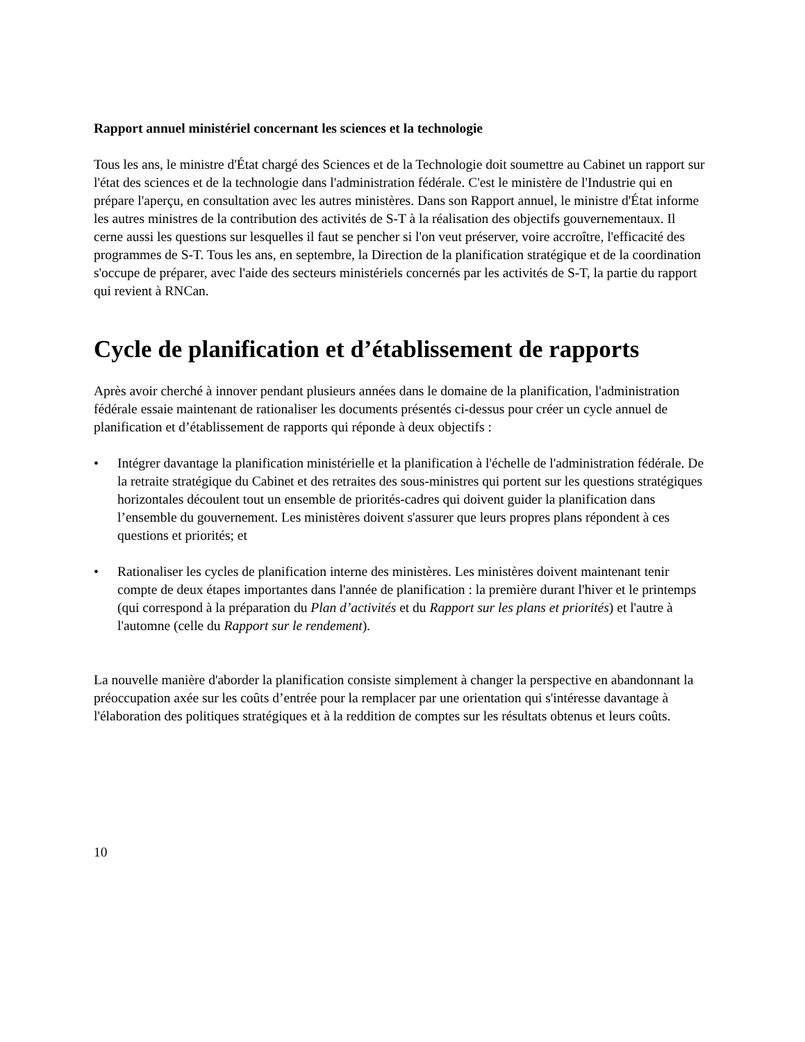Rapport annuel ministériel concernant les sciences et la technologie
Tous les ans, le ministre d'État chargé des Sciences et de la Technologie doit soumettre au Cabinet un rapport sur l'état des sciences et de la technologie dans l'administration fédérale. C'est le ministère de l'Industrie qui en prépare l'aperçu, en consultation avec les autres ministères. Dans son Rapport annuel, le ministre d'État informe les autres ministres de la contribution des activités de S-T à la réalisation des objectifs gouvernementaux. Il cerne aussi les questions sur lesquelles il faut se pencher si l'on veut préserver, voire accroître, l'efficacité des programmes de S-T. Tous les ans, en septembre, la Direction de la planification stratégique et de la coordination s'occupe de préparer, avec l'aide des secteurs ministériels concernés par les activités de S-T, la partie du rapport qui revient à RNCan.
Cycle de planification et d’établissement de rapports
Après avoir cherché à innover pendant plusieurs années dans le domaine de la planification, l'administration fédérale essaie maintenant de rationaliser les documents présentés ci-dessus pour créer un cycle annuel de planification et d’établissement de rapports qui réponde à deux objectifs :
• Intégrer davantage la planification ministérielle et la planification à l'échelle de l'administration fédérale. De la retraite stratégique du Cabinet et des retraites des sous-ministres qui portent sur les questions stratégiques horizontales découlent tout un ensemble de priorités-cadres qui doivent guider la planification dans l’ensemble du gouvernement. Les ministères doivent s'assurer que leurs propres plans répondent à ces questions et priorités; et
• Rationaliser les cycles de planification interne des ministères. Les ministères doivent maintenant tenir compte de deux étapes importantes dans l'année de planification : la première durant l'hiver et le printemps (qui correspond à la préparation du Plan d’activités et du Rapport sur les plans et priorités) et l'autre à l'automne (celle du Rapport sur le rendement).
La nouvelle manière d'aborder la planification consiste simplement à changer la perspective en abandonnant la préoccupation axée sur les coûts d’entrée pour la remplacer par une orientation qui s'intéresse davantage à l'élaboration des politiques stratégiques et à la reddition de comptes sur les résultats obtenus et leurs coûts.
10